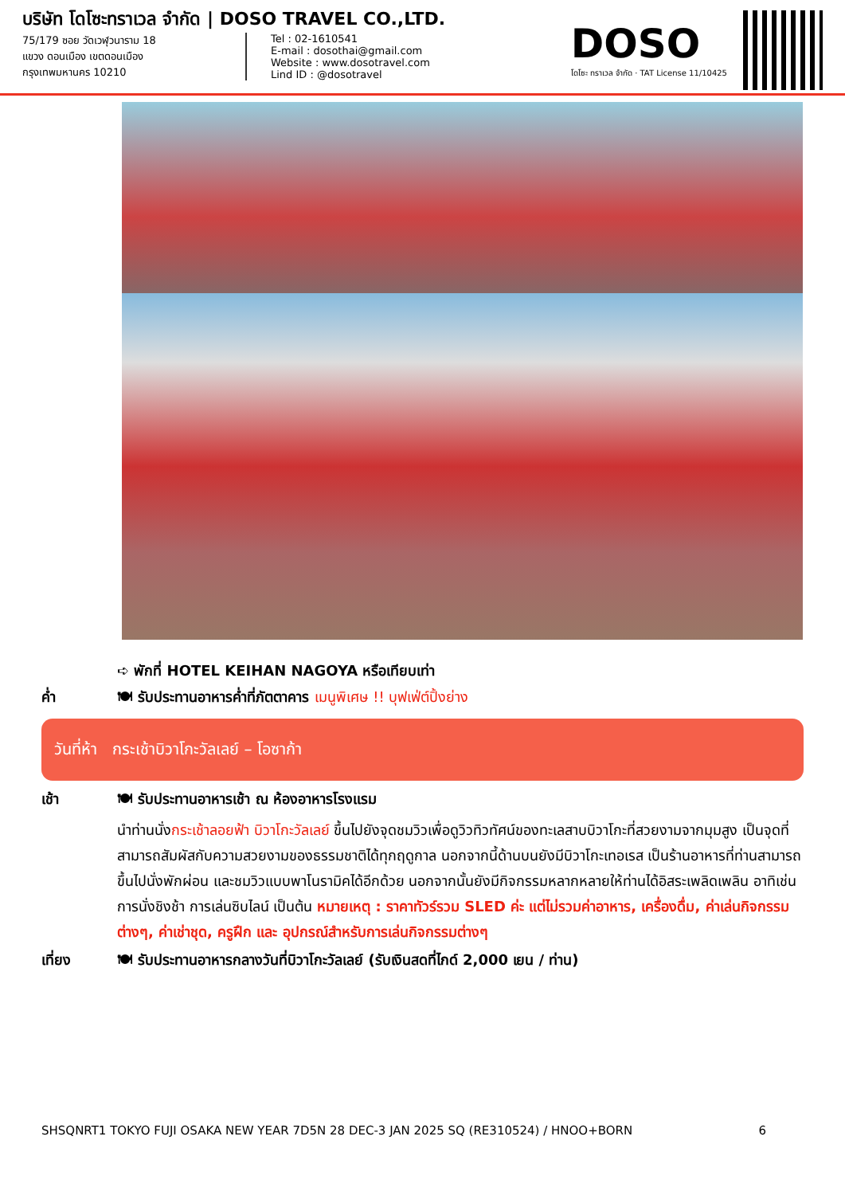บริษัท โดโซะทราเวล จำกัด | DOSO TRAVEL CO.,LTD.
75/179 ซอย วัดเวฬุวนาราม 18
แขวง ดอนเมือง เขตดอนเมือง
กรุงเทพมหานคร 10210
Tel : 02-1610541
E-mail : dosothai@gmail.com
Website : www.dosotravel.com
Lind ID : @dosotravel
DOSO
โดโซะ ทราเวล จำกัด · TAT License 11/10425
➪ พักที่ HOTEL KEIHAN NAGOYA หรือเทียบเท่า
ค่ำ 🍽 รับประทานอาหารค่ำที่ภัตตาคาร เมนูพิเศษ !! บุฟเฟ่ต์ปิ้งย่าง
วันที่ห้า กระเช้าบิวาโกะวัลเลย์ – โอซาก้า
เช้า 🍽 รับประทานอาหารเช้า ณ ห้องอาหารโรงแรม
นำท่านนั่งกระเช้าลอยฟ้า บิวาโกะวัลเลย์ ขึ้นไปยังจุดชมวิวเพื่อดูวิวทิวทัศน์ของทะเลสาบบิวาโกะที่สวยงามจากมุมสูง เป็นจุดที่สามารถสัมผัสกับความสวยงามของธรรมชาติได้ทุกฤดูกาล นอกจากนี้ด้านบนยังมีบิวาโกะเทอเรส เป็นร้านอาหารที่ท่านสามารถขึ้นไปนั่งพักผ่อน และชมวิวแบบพาโนรามิคได้อีกด้วย นอกจากนั้นยังมีกิจกรรมหลากหลายให้ท่านได้อิสระเพลิดเพลิน อาทิเช่น การนั่งชิงช้า การเล่นซิบไลน์ เป็นต้น หมายเหตุ : ราคาทัวร์รวม SLED ค่ะ แต่ไม่รวมค่าอาหาร, เครื่องดื่ม, ค่าเล่นกิจกรรมต่างๆ, ค่าเช่าชุด, ครูฝึก และ อุปกรณ์สำหรับการเล่นกิจกรรมต่างๆ
เที่ยง 🍽 รับประทานอาหารกลางวันที่บิวาโกะวัลเลย์ (รับเงินสดที่ไกด์ 2,000 เยน / ท่าน)
SHSQNRT1 TOKYO FUJI OSAKA NEW YEAR 7D5N 28 DEC-3 JAN 2025 SQ (RE310524) / HNOO+BORN 6